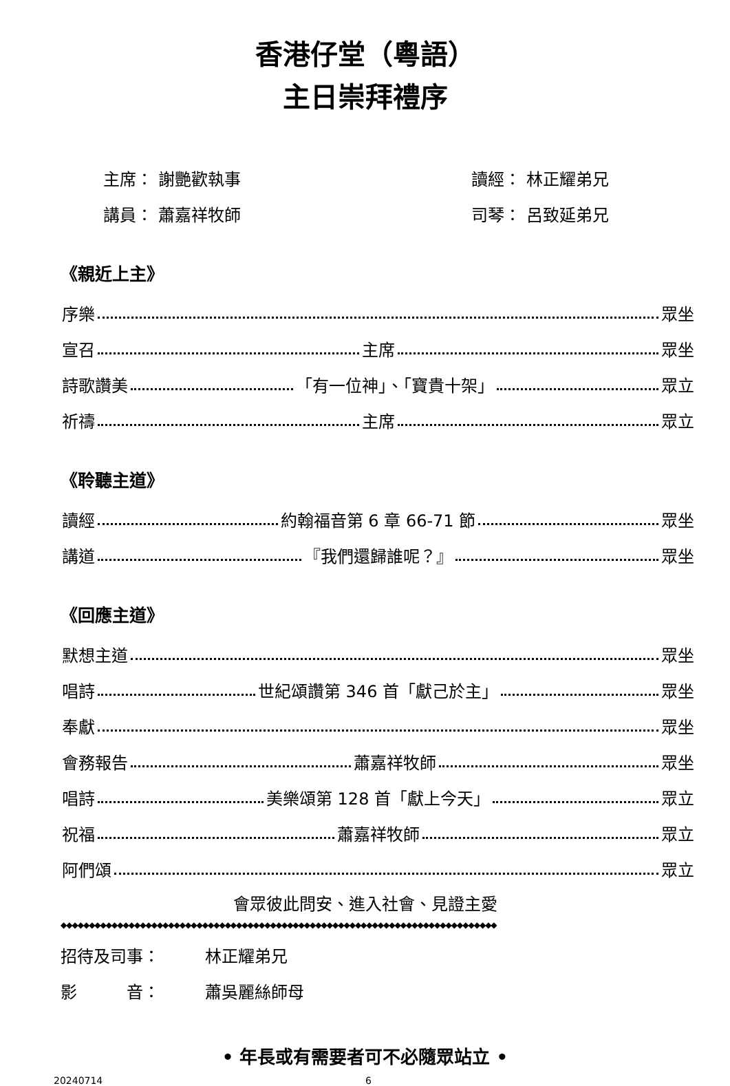香港仔堂（粵語）
主日崇拜禮序
主席： 謝艷歡執事 讀經： 林正耀弟兄
講員： 蕭嘉祥牧師 司琴： 呂致延弟兄
《親近上主》
序樂 眾坐
宣召 主席 眾坐
詩歌讚美 「有一位神」、「寶貴十架」 眾立
祈禱 主席 眾立
《聆聽主道》
讀經 約翰福音第 6 章 66-71 節 眾坐
講道 『我們還歸誰呢？』 眾坐
《回應主道》
默想主道 眾坐
唱詩 世紀頌讚第 346 首「獻己於主」 眾坐
奉獻 眾坐
會務報告 蕭嘉祥牧師 眾坐
唱詩 美樂頌第 128 首「獻上今天」 眾立
祝福 蕭嘉祥牧師 眾立
阿們頌 眾立
會眾彼此問安、進入社會、見證主愛
◆◆◆◆◆◆◆◆◆◆◆◆◆◆◆◆◆◆◆◆◆◆◆◆◆◆◆◆◆◆◆◆◆◆◆◆◆◆◆◆◆◆◆◆◆◆◆◆◆◆◆◆◆◆◆◆◆◆◆◆◆◆◆◆◆◆◆◆◆◆◆◆◆◆◆◆◆
招待及司事： 林正耀弟兄
影　　　音： 蕭吳麗絲師母
• 年長或有需要者可不必隨眾站立 •
20240714 6